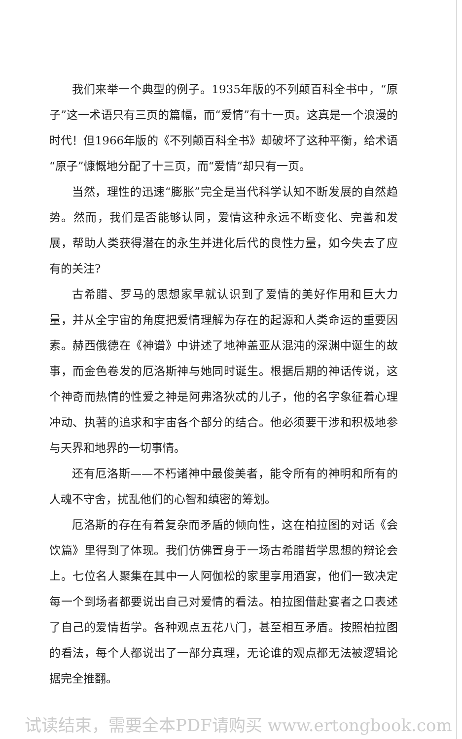我们来举一个典型的例子。1935年版的不列颠百科全书中，“原子”这一术语只有三页的篇幅，而“爱情”有十一页。这真是一个浪漫的时代！但1966年版的《不列颠百科全书》却破坏了这种平衡，给术语“原子”慷慨地分配了十三页，而“爱情”却只有一页。
当然，理性的迅速“膨胀”完全是当代科学认知不断发展的自然趋势。然而，我们是否能够认同，爱情这种永远不断变化、完善和发展，帮助人类获得潜在的永生并进化后代的良性力量，如今失去了应有的关注?
古希腊、罗马的思想家早就认识到了爱情的美好作用和巨大力量，并从全宇宙的角度把爱情理解为存在的起源和人类命运的重要因素。赫西俄德在《神谱》中讲述了地神盖亚从混沌的深渊中诞生的故事，而金色卷发的厄洛斯神与她同时诞生。根据后期的神话传说，这个神奇而热情的性爱之神是阿弗洛狄忒的儿子，他的名字象征着心理冲动、执著的追求和宇宙各个部分的结合。他必须要干涉和积极地参与天界和地界的一切事情。
还有厄洛斯——不朽诸神中最俊美者，能令所有的神明和所有的人魂不守舍，扰乱他们的心智和缜密的筹划。
厄洛斯的存在有着复杂而矛盾的倾向性，这在柏拉图的对话《会饮篇》里得到了体现。我们仿佛置身于一场古希腊哲学思想的辩论会上。七位名人聚集在其中一人阿伽松的家里享用酒宴，他们一致决定每一个到场者都要说出自己对爱情的看法。柏拉图借赴宴者之口表述了自己的爱情哲学。各种观点五花八门，甚至相互矛盾。按照柏拉图的看法，每个人都说出了一部分真理，无论谁的观点都无法被逻辑论据完全推翻。
试读结束，需要全本PDF请购买 www.ertongbook.com